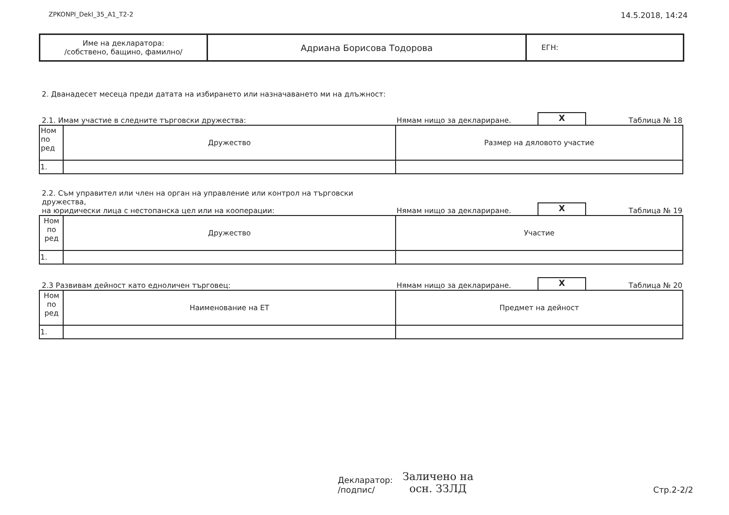ZPKONPI_Dekl_35_A1_T2-2 14.5.2018, 14:24
| Име на декларатора: /собствено, бащино, фамилно/ | Адриана Борисова Тодорова | ЕГН: |
2. Дванадесет месеца преди датата на избирането или назначаването ми на длъжност:
2.1. Имам участие в следните търговски дружества: Нямам нищо за деклариране. X Таблица № 18
| Ном по ред | Дружество | Размер на дяловото участие |
| 1. | | |
2.2. Съм управител или член на орган на управление или контрол на търговски дружества,
на юридически лица с нестопанска цел или на кооперации: Нямам нищо за деклариране. X Таблица № 19
| Ном по ред | Дружество | Участие |
| 1. | | |
2.3 Развивам дейност като едноличен търговец: Нямам нищо за деклариране. X Таблица № 20
| Ном по ред | Наименование на ЕТ | Предмет на дейност |
| 1. | | |
Декларатор:
/подпис/ Заличено на
осн. ЗЗЛД Стр.2-2/2